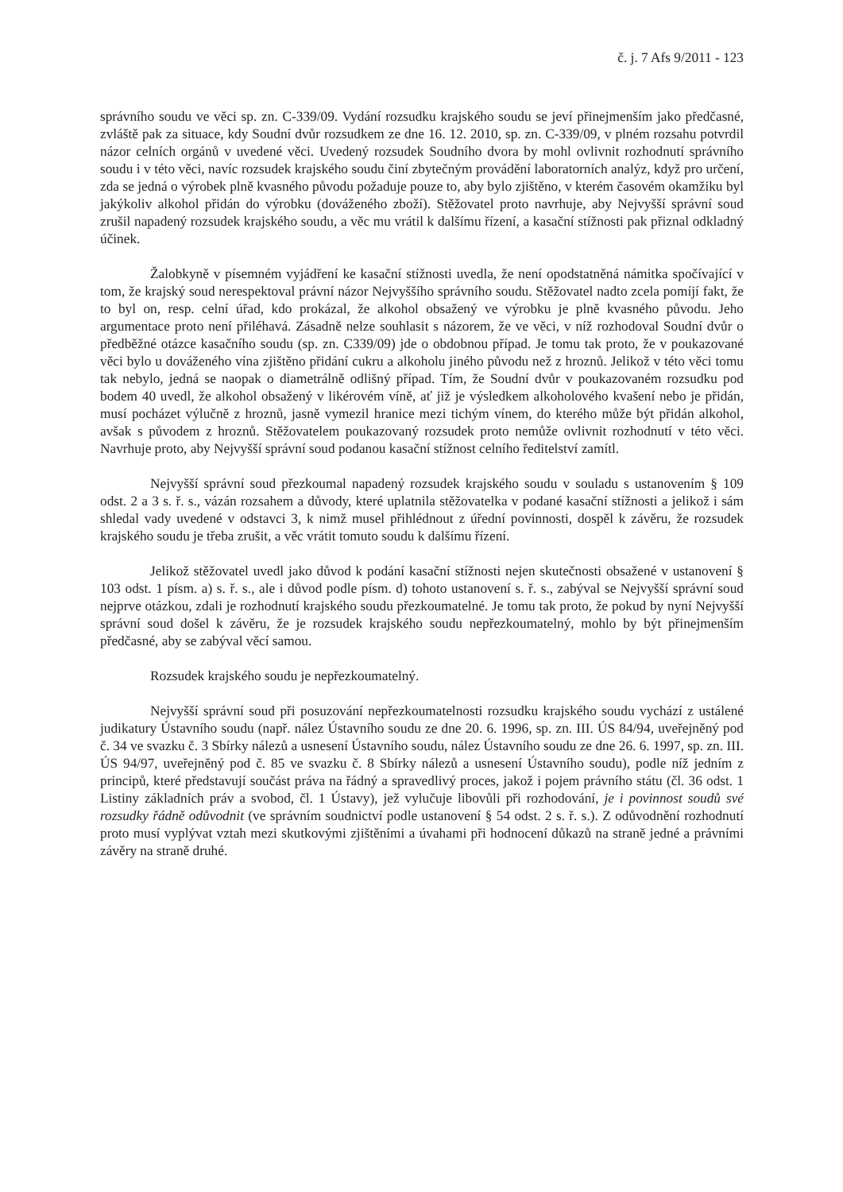č. j. 7 Afs 9/2011 - 123
správního soudu ve věci sp. zn. C-339/09. Vydání rozsudku krajského soudu se jeví přinejmenším jako předčasné, zvláště pak za situace, kdy Soudní dvůr rozsudkem ze dne 16. 12. 2010, sp. zn. C-339/09, v plném rozsahu potvrdil názor celních orgánů v uvedené věci. Uvedený rozsudek Soudního dvora by mohl ovlivnit rozhodnutí správního soudu i v této věci, navíc rozsudek krajského soudu činí zbytečným provádění laboratorních analýz, když pro určení, zda se jedná o výrobek plně kvasného původu požaduje pouze to, aby bylo zjištěno, v kterém časovém okamžiku byl jakýkoliv alkohol přidán do výrobku (dováženého zboží). Stěžovatel proto navrhuje, aby Nejvyšší správní soud zrušil napadený rozsudek krajského soudu, a věc mu vrátil k dalšímu řízení, a kasační stížnosti pak přiznal odkladný účinek.
Žalobkyně v písemném vyjádření ke kasační stížnosti uvedla, že není opodstatněná námitka spočívající v tom, že krajský soud nerespektoval právní názor Nejvyššího správního soudu. Stěžovatel nadto zcela pomíjí fakt, že to byl on, resp. celní úřad, kdo prokázal, že alkohol obsažený ve výrobku je plně kvasného původu. Jeho argumentace proto není přiléhavá. Zásadně nelze souhlasit s názorem, že ve věci, v níž rozhodoval Soudní dvůr o předběžné otázce kasačního soudu (sp. zn. C339/09) jde o obdobnou případ. Je tomu tak proto, že v poukazované věci bylo u dováženého vína zjištěno přidání cukru a alkoholu jiného původu než z hroznů. Jelikož v této věci tomu tak nebylo, jedná se naopak o diametrálně odlišný případ. Tím, že Soudní dvůr v poukazovaném rozsudku pod bodem 40 uvedl, že alkohol obsažený v likérovém víně, ať již je výsledkem alkoholového kvašení nebo je přidán, musí pocházet výlučně z hroznů, jasně vymezil hranice mezi tichým vínem, do kterého může být přidán alkohol, avšak s původem z hroznů. Stěžovatelem poukazovaný rozsudek proto nemůže ovlivnit rozhodnutí v této věci. Navrhuje proto, aby Nejvyšší správní soud podanou kasační stížnost celního ředitelství zamítl.
Nejvyšší správní soud přezkoumal napadený rozsudek krajského soudu v souladu s ustanovením § 109 odst. 2 a 3 s. ř. s., vázán rozsahem a důvody, které uplatnila stěžovatelka v podané kasační stížnosti a jelikož i sám shledal vady uvedené v odstavci 3, k nimž musel přihlédnout z úřední povinnosti, dospěl k závěru, že rozsudek krajského soudu je třeba zrušit, a věc vrátit tomuto soudu k dalšímu řízení.
Jelikož stěžovatel uvedl jako důvod k podání kasační stížnosti nejen skutečnosti obsažené v ustanovení § 103 odst. 1 písm. a) s. ř. s., ale i důvod podle písm. d) tohoto ustanovení s. ř. s., zabýval se Nejvyšší správní soud nejprve otázkou, zdali je rozhodnutí krajského soudu přezkoumatelné. Je tomu tak proto, že pokud by nyní Nejvyšší správní soud došel k závěru, že je rozsudek krajského soudu nepřezkoumatelný, mohlo by být přinejmenším předčasné, aby se zabýval věcí samou.
Rozsudek krajského soudu je nepřezkoumatelný.
Nejvyšší správní soud při posuzování nepřezkoumatelnosti rozsudku krajského soudu vychází z ustálené judikatury Ústavního soudu (např. nález Ústavního soudu ze dne 20. 6. 1996, sp. zn. III. ÚS 84/94, uveřejněný pod č. 34 ve svazku č. 3 Sbírky nálezů a usnesení Ústavního soudu, nález Ústavního soudu ze dne 26. 6. 1997, sp. zn. III. ÚS 94/97, uveřejněný pod č. 85 ve svazku č. 8 Sbírky nálezů a usnesení Ústavního soudu), podle níž jedním z principů, které představují součást práva na řádný a spravedlivý proces, jakož i pojem právního státu (čl. 36 odst. 1 Listiny základních práv a svobod, čl. 1 Ústavy), jež vylučuje libovůli při rozhodování, je i povinnost soudů své rozsudky řádně odůvodnit (ve správním soudnictví podle ustanovení § 54 odst. 2 s. ř. s.). Z odůvodnění rozhodnutí proto musí vyplývat vztah mezi skutkovými zjištěními a úvahami při hodnocení důkazů na straně jedné a právními závěry na straně druhé.